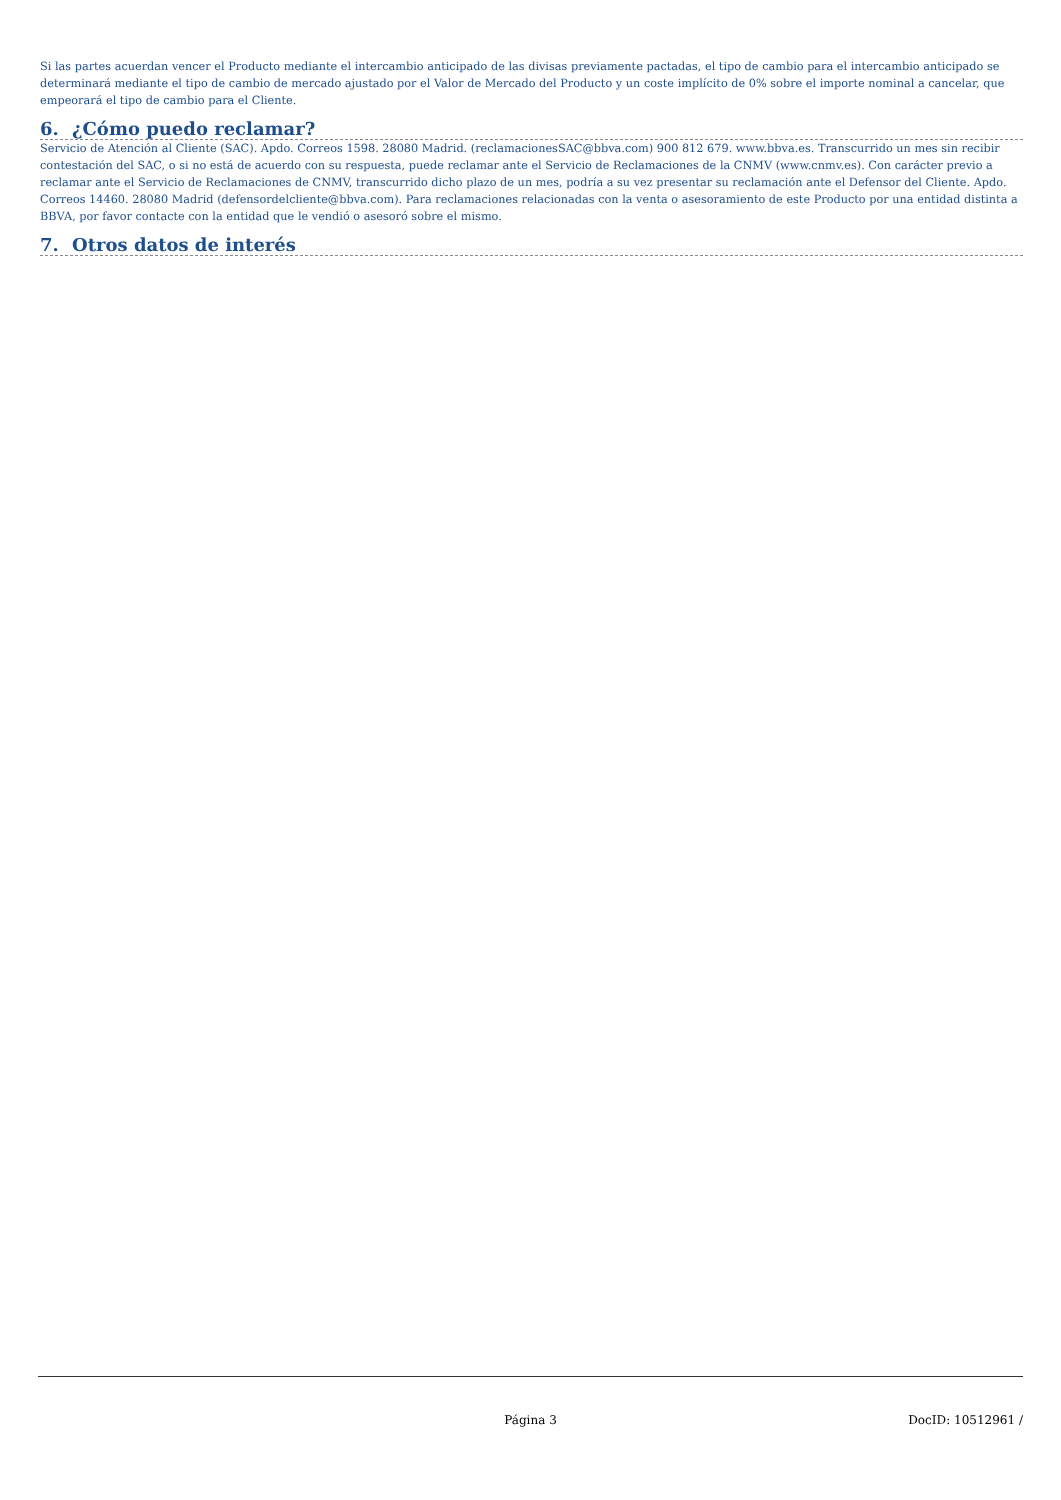Si las partes acuerdan vencer el Producto mediante el intercambio anticipado de las divisas previamente pactadas, el tipo de cambio para el intercambio anticipado se determinará mediante el tipo de cambio de mercado ajustado por el Valor de Mercado del Producto y un coste implícito de 0% sobre el importe nominal a cancelar, que empeorará el tipo de cambio para el Cliente.
6. ¿Cómo puedo reclamar?
Servicio de Atención al Cliente (SAC). Apdo. Correos 1598. 28080 Madrid. (reclamacionesSAC@bbva.com) 900 812 679. www.bbva.es. Transcurrido un mes sin recibir contestación del SAC, o si no está de acuerdo con su respuesta, puede reclamar ante el Servicio de Reclamaciones de la CNMV (www.cnmv.es). Con carácter previo a reclamar ante el Servicio de Reclamaciones de CNMV, transcurrido dicho plazo de un mes, podría a su vez presentar su reclamación ante el Defensor del Cliente. Apdo. Correos 14460. 28080 Madrid (defensordelcliente@bbva.com). Para reclamaciones relacionadas con la venta o asesoramiento de este Producto por una entidad distinta a BBVA, por favor contacte con la entidad que le vendió o asesoró sobre el mismo.
7. Otros datos de interés
Página 3 DocID: 10512961 /